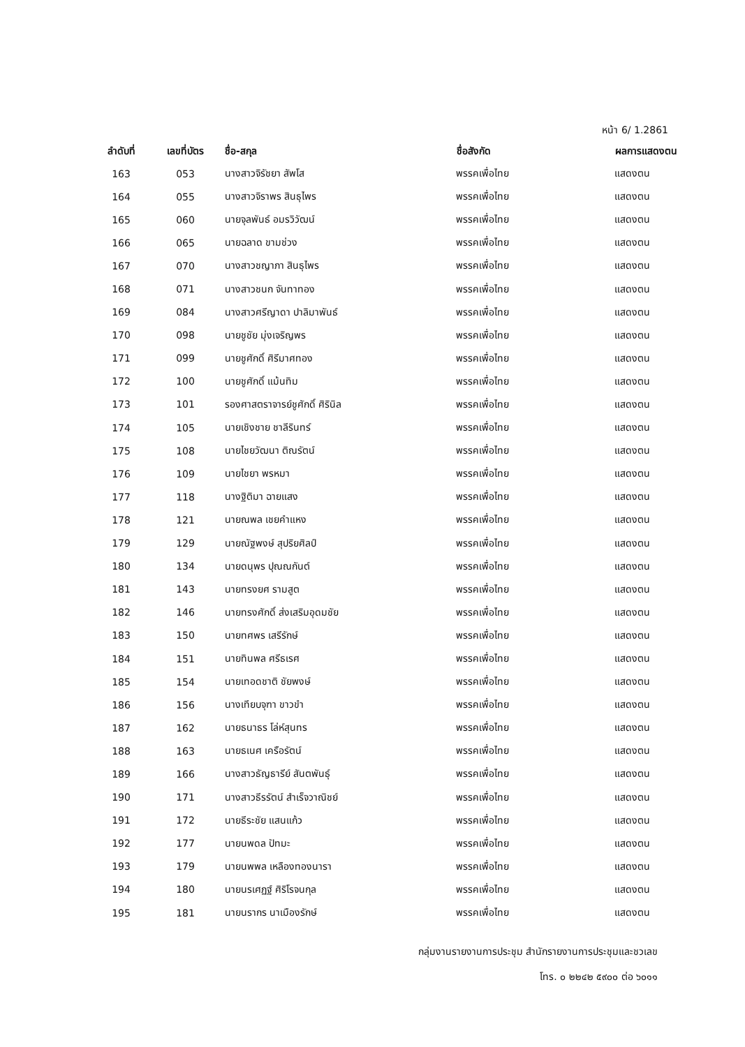หน้า 6/ 1.2861
| ลำดับที่ | เลขที่บัตร | ชื่อ-สกุล | ชื่อสังกัด | ผลการแสดงตน |
| --- | --- | --- | --- | --- |
| 163 | 053 | นางสาวจิรัชยา สัพโส | พรรคเพื่อไทย | แสดงตน |
| 164 | 055 | นางสาวจิราพร สินธุไพร | พรรคเพื่อไทย | แสดงตน |
| 165 | 060 | นายจุลพันธ์ อมรวิวัฒน์ | พรรคเพื่อไทย | แสดงตน |
| 166 | 065 | นายฉลาด ขามช่วง | พรรคเพื่อไทย | แสดงตน |
| 167 | 070 | นางสาวชญาภา สินธุไพร | พรรคเพื่อไทย | แสดงตน |
| 168 | 071 | นางสาวชนก จันทาทอง | พรรคเพื่อไทย | แสดงตน |
| 169 | 084 | นางสาวศรีญาดา ปาลิมาพันธ์ | พรรคเพื่อไทย | แสดงตน |
| 170 | 098 | นายชูชัย มุ่งเจริญพร | พรรคเพื่อไทย | แสดงตน |
| 171 | 099 | นายชูศักดิ์ ศิรีมาศทอง | พรรคเพื่อไทย | แสดงตน |
| 172 | 100 | นายชูศักดิ์ แม้นทิม | พรรคเพื่อไทย | แสดงตน |
| 173 | 101 | รองศาสตราจารย์ชูศักดิ์ ศิรินิล | พรรคเพื่อไทย | แสดงตน |
| 174 | 105 | นายเชิงชาย ชาลีรินทร์ | พรรคเพื่อไทย | แสดงตน |
| 175 | 108 | นายไชยวัฒนา ติณรัตน์ | พรรคเพื่อไทย | แสดงตน |
| 176 | 109 | นายไชยา พรหมา | พรรคเพื่อไทย | แสดงตน |
| 177 | 118 | นางฐิติมา ฉายแสง | พรรคเพื่อไทย | แสดงตน |
| 178 | 121 | นายณพล เชยคำแหง | พรรคเพื่อไทย | แสดงตน |
| 179 | 129 | นายณัฐพงษ์ สุปริยศิลป์ | พรรคเพื่อไทย | แสดงตน |
| 180 | 134 | นายดนุพร ปุณณกันต์ | พรรคเพื่อไทย | แสดงตน |
| 181 | 143 | นายทรงยศ รามสูต | พรรคเพื่อไทย | แสดงตน |
| 182 | 146 | นายทรงศักดิ์ ส่งเสริมอุดมชัย | พรรคเพื่อไทย | แสดงตน |
| 183 | 150 | นายทศพร เสรีรักษ์ | พรรคเพื่อไทย | แสดงตน |
| 184 | 151 | นายทินพล ศรีธเรศ | พรรคเพื่อไทย | แสดงตน |
| 185 | 154 | นายเทอดชาติ ชัยพงษ์ | พรรคเพื่อไทย | แสดงตน |
| 186 | 156 | นางเทียบจุฑา ขาวขำ | พรรคเพื่อไทย | แสดงตน |
| 187 | 162 | นายธนาธร โล่ห์สุนทร | พรรคเพื่อไทย | แสดงตน |
| 188 | 163 | นายธเนศ เครือรัตน์ | พรรคเพื่อไทย | แสดงตน |
| 189 | 166 | นางสาวธัญธารีย์ สันตพันธุ์ | พรรคเพื่อไทย | แสดงตน |
| 190 | 171 | นางสาวธีรรัตน์ สำเร็จวาณิชย์ | พรรคเพื่อไทย | แสดงตน |
| 191 | 172 | นายธีระชัย แสนแก้ว | พรรคเพื่อไทย | แสดงตน |
| 192 | 177 | นายนพดล ปัทมะ | พรรคเพื่อไทย | แสดงตน |
| 193 | 179 | นายนพพล เหลืองทองนารา | พรรคเพื่อไทย | แสดงตน |
| 194 | 180 | นายนรเศฏฐ์ ศิริโรจนกุล | พรรคเพื่อไทย | แสดงตน |
| 195 | 181 | นายนรากร นาเมืองรักษ์ | พรรคเพื่อไทย | แสดงตน |
กลุ่มงานรายงานการประชุม สำนักรายงานการประชุมและชวเลข
โทร. ๐ ๒๒๔๒ ๕๙๐๐ ต่อ ๖๐๑๑